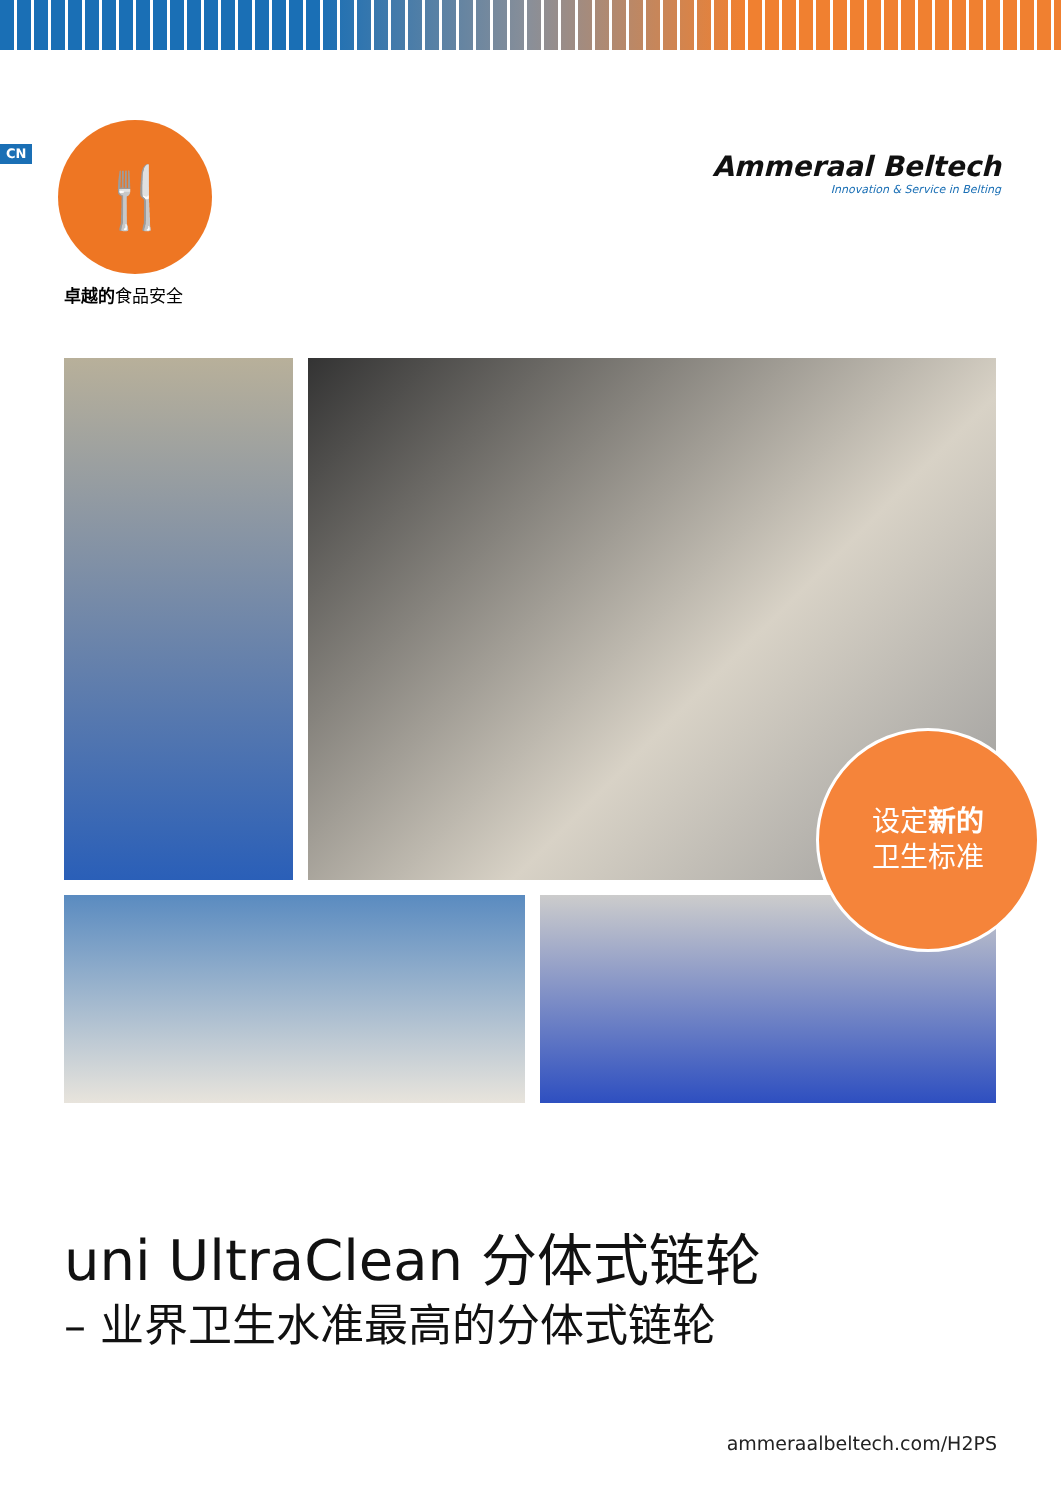CN
🍴
卓越的食品安全
Ammeraal Beltech
Innovation & Service in Belting
设定新的
卫生标准
uni UltraClean 分体式链轮
– 业界卫生水准最高的分体式链轮
ammeraalbeltech.com/H2PS